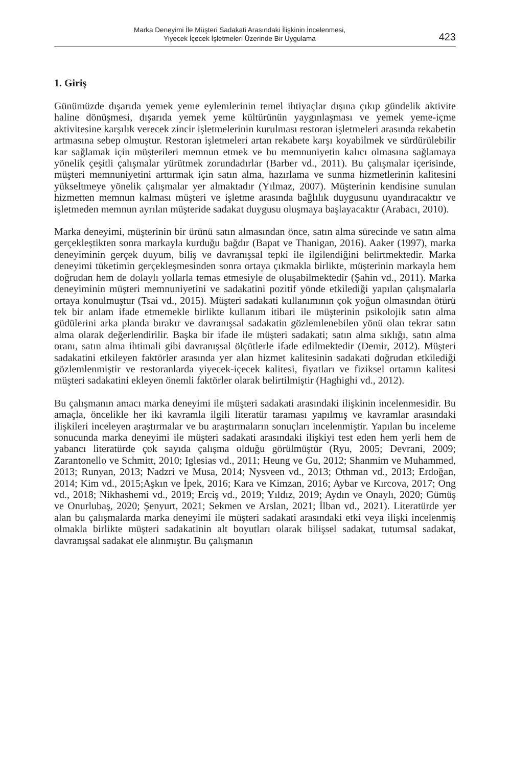Marka Deneyimi İle Müşteri Sadakati Arasındaki İlişkinin İncelenmesi,
Yiyecek İçecek İşletmeleri Üzerinde Bir Uygulama
423
1. Giriş
Günümüzde dışarıda yemek yeme eylemlerinin temel ihtiyaçlar dışına çıkıp gündelik aktivite haline dönüşmesi, dışarıda yemek yeme kültürünün yaygınlaşması ve yemek yeme-içme aktivitesine karşılık verecek zincir işletmelerinin kurulması restoran işletmeleri arasında rekabetin artmasına sebep olmuştur. Restoran işletmeleri artan rekabete karşı koyabilmek ve sürdürülebilir kar sağlamak için müşterileri memnun etmek ve bu memnuniyetin kalıcı olmasına sağlamaya yönelik çeşitli çalışmalar yürütmek zorundadırlar (Barber vd., 2011). Bu çalışmalar içerisinde, müşteri memnuniyetini arttırmak için satın alma, hazırlama ve sunma hizmetlerinin kalitesini yükseltmeye yönelik çalışmalar yer almaktadır (Yılmaz, 2007). Müşterinin kendisine sunulan hizmetten memnun kalması müşteri ve işletme arasında bağlılık duygusunu uyandıracaktır ve işletmeden memnun ayrılan müşteride sadakat duygusu oluşmaya başlayacaktır (Arabacı, 2010).
Marka deneyimi, müşterinin bir ürünü satın almasından önce, satın alma sürecinde ve satın alma gerçekleştikten sonra markayla kurduğu bağdır (Bapat ve Thanigan, 2016). Aaker (1997), marka deneyiminin gerçek duyum, biliş ve davranışsal tepki ile ilgilendiğini belirtmektedir. Marka deneyimi tüketimin gerçekleşmesinden sonra ortaya çıkmakla birlikte, müşterinin markayla hem doğrudan hem de dolaylı yollarla temas etmesiyle de oluşabilmektedir (Şahin vd., 2011). Marka deneyiminin müşteri memnuniyetini ve sadakatini pozitif yönde etkilediği yapılan çalışmalarla ortaya konulmuştur (Tsai vd., 2015). Müşteri sadakati kullanımının çok yoğun olmasından ötürü tek bir anlam ifade etmemekle birlikte kullanım itibari ile müşterinin psikolojik satın alma güdülerini arka planda bırakır ve davranışsal sadakatin gözlemlenebilen yönü olan tekrar satın alma olarak değerlendirilir. Başka bir ifade ile müşteri sadakati; satın alma sıklığı, satın alma oranı, satın alma ihtimali gibi davranışsal ölçütlerle ifade edilmektedir (Demir, 2012). Müşteri sadakatini etkileyen faktörler arasında yer alan hizmet kalitesinin sadakati doğrudan etkilediği gözlemlenmiştir ve restoranlarda yiyecek-içecek kalitesi, fiyatları ve fiziksel ortamın kalitesi müşteri sadakatini ekleyen önemli faktörler olarak belirtilmiştir (Haghighi vd., 2012).
Bu çalışmanın amacı marka deneyimi ile müşteri sadakati arasındaki ilişkinin incelenmesidir. Bu amaçla, öncelikle her iki kavramla ilgili literatür taraması yapılmış ve kavramlar arasındaki ilişkileri inceleyen araştırmalar ve bu araştırmaların sonuçları incelenmiştir. Yapılan bu inceleme sonucunda marka deneyimi ile müşteri sadakati arasındaki ilişkiyi test eden hem yerli hem de yabancı literatürde çok sayıda çalışma olduğu görülmüştür (Ryu, 2005; Devrani, 2009; Zarantonello ve Schmitt, 2010; Iglesias vd., 2011; Heung ve Gu, 2012; Shanmim ve Muhammed, 2013; Runyan, 2013; Nadzri ve Musa, 2014; Nysveen vd., 2013; Othman vd., 2013; Erdoğan, 2014; Kim vd., 2015;Aşkın ve İpek, 2016; Kara ve Kimzan, 2016; Aybar ve Kırcova, 2017; Ong vd., 2018; Nikhashemi vd., 2019; Erciş vd., 2019; Yıldız, 2019; Aydın ve Onaylı, 2020; Gümüş ve Onurlubaş, 2020; Şenyurt, 2021; Sekmen ve Arslan, 2021; İlban vd., 2021). Literatürde yer alan bu çalışmalarda marka deneyimi ile müşteri sadakati arasındaki etki veya ilişki incelenmiş olmakla birlikte müşteri sadakatinin alt boyutları olarak bilişsel sadakat, tutumsal sadakat, davranışsal sadakat ele alınmıştır. Bu çalışmanın